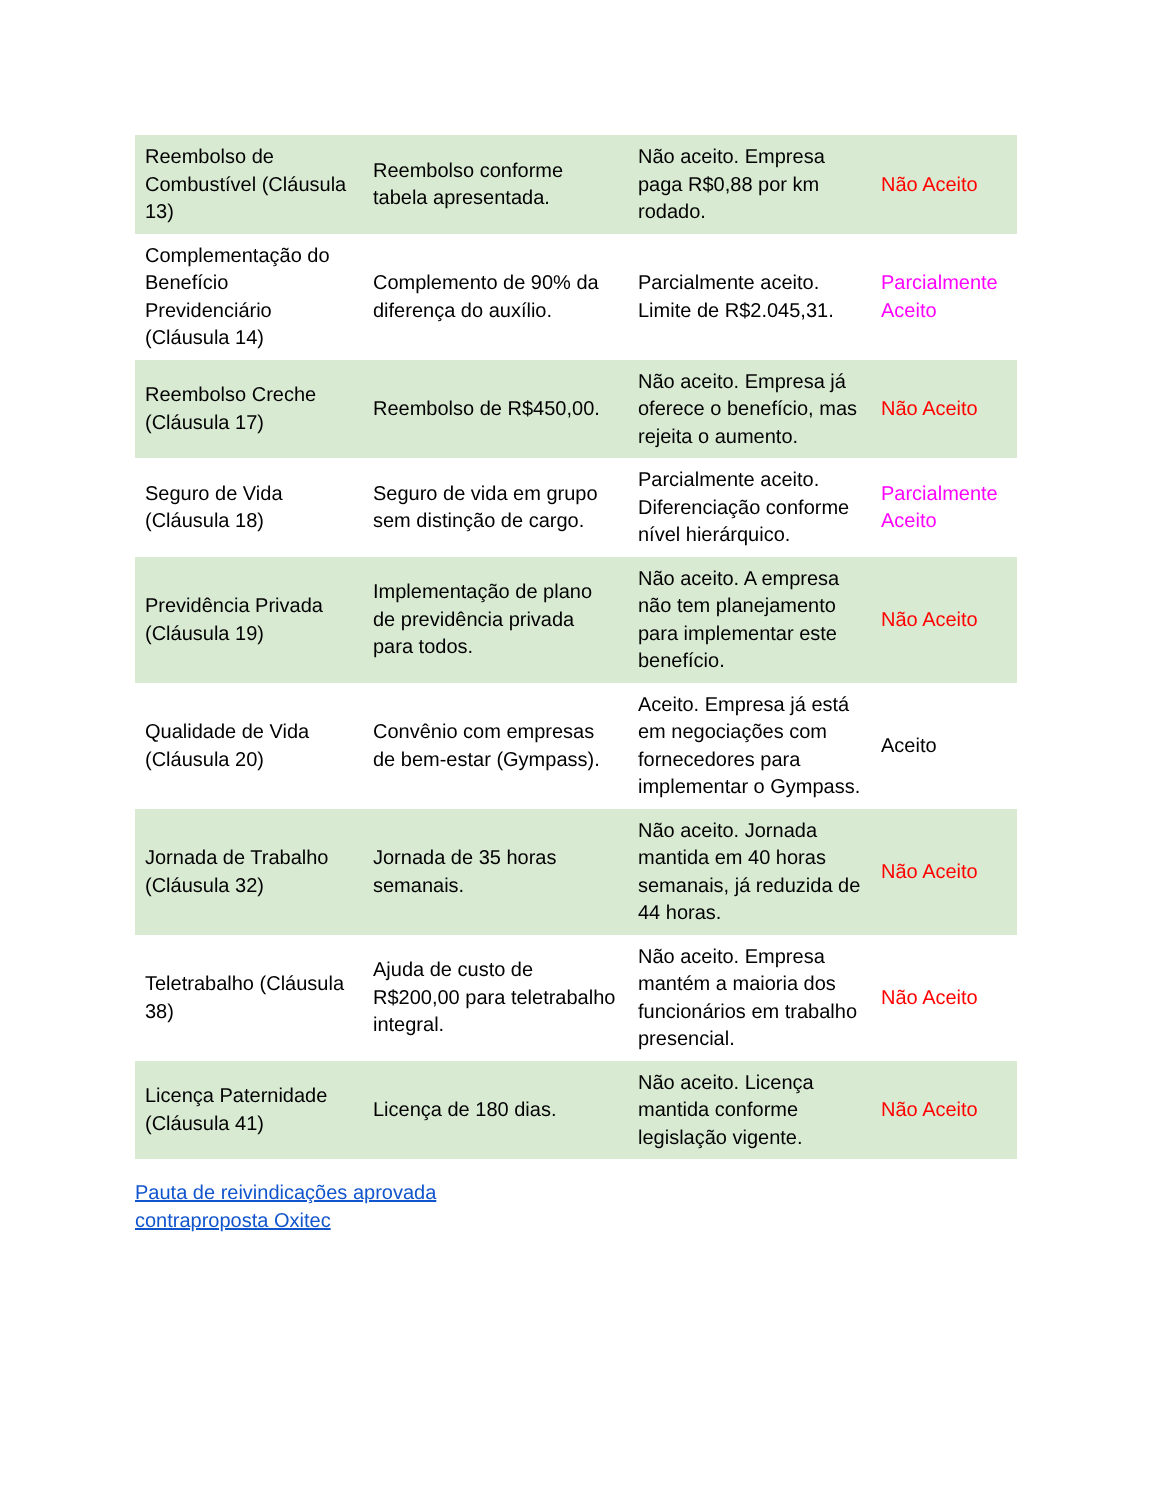| Reembolso de Combustível (Cláusula 13) | Reembolso conforme tabela apresentada. | Não aceito. Empresa paga R$0,88 por km rodado. | Não Aceito |
| Complementação do Benefício Previdenciário (Cláusula 14) | Complemento de 90% da diferença do auxílio. | Parcialmente aceito. Limite de R$2.045,31. | Parcialmente Aceito |
| Reembolso Creche (Cláusula 17) | Reembolso de R$450,00. | Não aceito. Empresa já oferece o benefício, mas rejeita o aumento. | Não Aceito |
| Seguro de Vida (Cláusula 18) | Seguro de vida em grupo sem distinção de cargo. | Parcialmente aceito. Diferenciação conforme nível hierárquico. | Parcialmente Aceito |
| Previdência Privada (Cláusula 19) | Implementação de plano de previdência privada para todos. | Não aceito. A empresa não tem planejamento para implementar este benefício. | Não Aceito |
| Qualidade de Vida (Cláusula 20) | Convênio com empresas de bem-estar (Gympass). | Aceito. Empresa já está em negociações com fornecedores para implementar o Gympass. | Aceito |
| Jornada de Trabalho (Cláusula 32) | Jornada de 35 horas semanais. | Não aceito. Jornada mantida em 40 horas semanais, já reduzida de 44 horas. | Não Aceito |
| Teletrabalho (Cláusula 38) | Ajuda de custo de R$200,00 para teletrabalho integral. | Não aceito. Empresa mantém a maioria dos funcionários em trabalho presencial. | Não Aceito |
| Licença Paternidade (Cláusula 41) | Licença de 180 dias. | Não aceito. Licença mantida conforme legislação vigente. | Não Aceito |
Pauta de reivindicações aprovada
contraproposta Oxitec